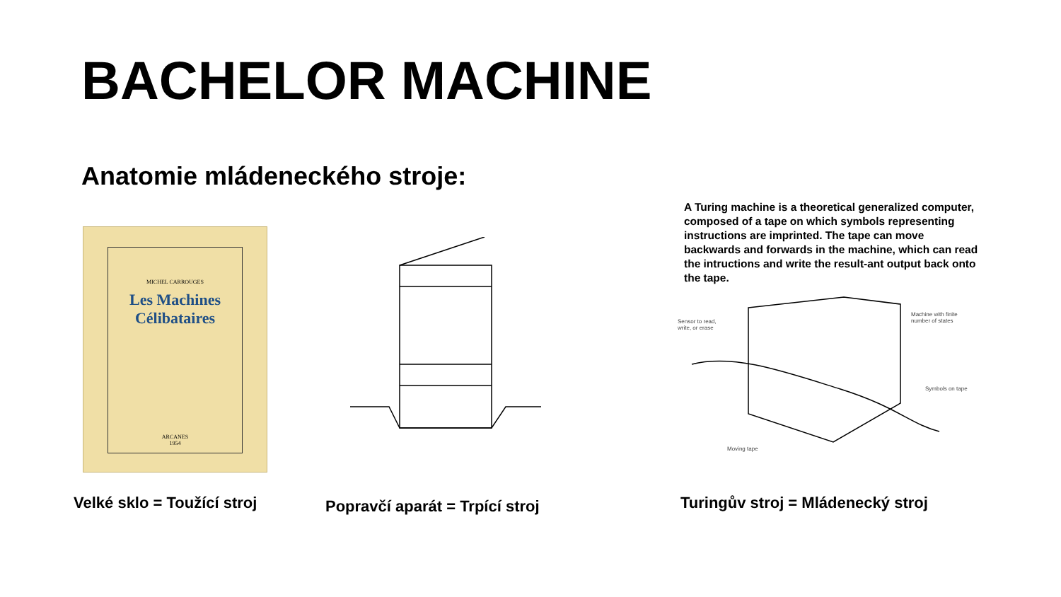BACHELOR MACHINE
Anatomie mládeneckého stroje:
MICHEL CARROUGES
Les Machines
Célibataires
ARCANES
1954
A Turing machine is a theoretical generalized computer, composed of a tape on which symbols representing instructions are imprinted. The tape can move backwards and forwards in the machine, which can read the intructions and write the result-ant output back onto the tape.
Sensor to read,
write, or erase
Machine with finite
number of states
Symbols on tape
Moving tape
Velké sklo = Toužící stroj Popravčí aparát = Trpící stroj
Turingův stroj = Mládenecký stroj